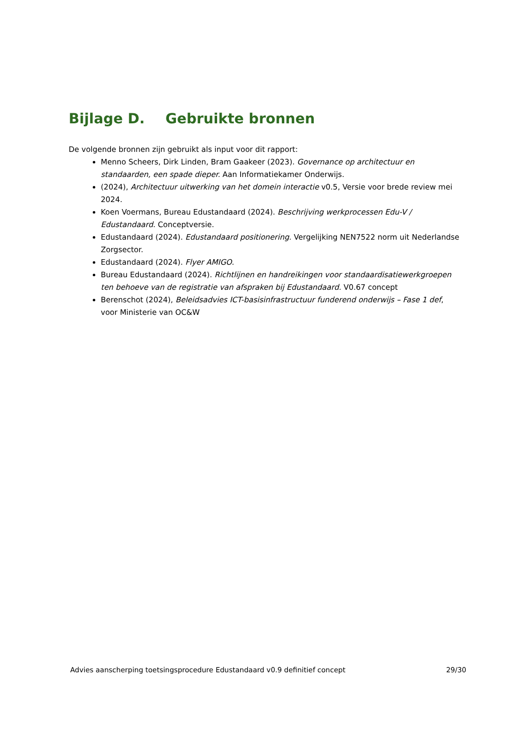Bijlage D. Gebruikte bronnen
De volgende bronnen zijn gebruikt als input voor dit rapport:
Menno Scheers, Dirk Linden, Bram Gaakeer (2023). Governance op architectuur en standaarden, een spade dieper. Aan Informatiekamer Onderwijs.
(2024), Architectuur uitwerking van het domein interactie v0.5, Versie voor brede review mei 2024.
Koen Voermans, Bureau Edustandaard (2024). Beschrijving werkprocessen Edu-V / Edustandaard. Conceptversie.
Edustandaard (2024). Edustandaard positionering. Vergelijking NEN7522 norm uit Nederlandse Zorgsector.
Edustandaard (2024). Flyer AMIGO.
Bureau Edustandaard (2024). Richtlijnen en handreikingen voor standaardisatiewerkgroepen ten behoeve van de registratie van afspraken bij Edustandaard. V0.67 concept
Berenschot (2024), Beleidsadvies ICT-basisinfrastructuur funderend onderwijs – Fase 1 def, voor Ministerie van OC&W
Advies aanscherping toetsingsprocedure Edustandaard v0.9 definitief concept 29/30